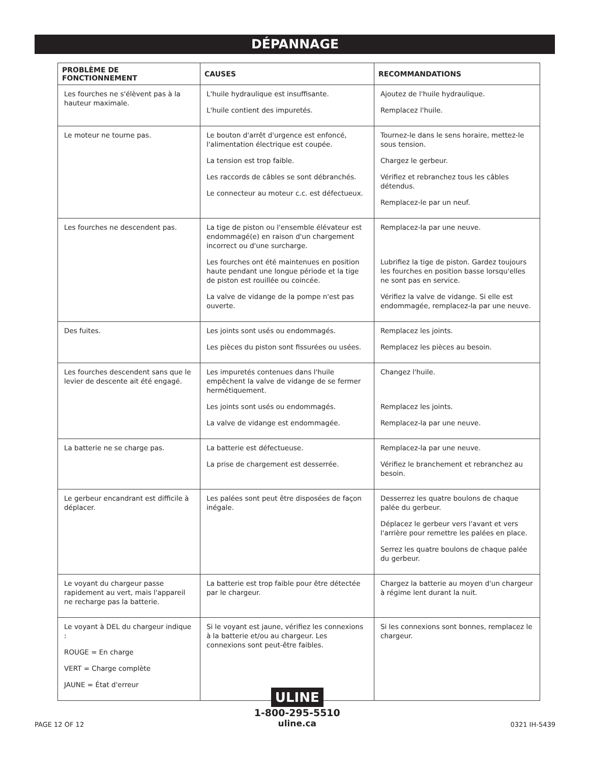DÉPANNAGE
| PROBLÈME DE FONCTIONNEMENT | CAUSES | RECOMMANDATIONS |
| --- | --- | --- |
| Les fourches ne s'élèvent pas à la hauteur maximale. | L'huile hydraulique est insuffisante. L'huile contient des impuretés. | Ajoutez de l'huile hydraulique. Remplacez l'huile. |
| Le moteur ne tourne pas. | Le bouton d'arrêt d'urgence est enfoncé, l'alimentation électrique est coupée. La tension est trop faible. Les raccords de câbles se sont débranchés. Le connecteur au moteur c.c. est défectueux. | Tournez-le dans le sens horaire, mettez-le sous tension. Chargez le gerbeur. Vérifiez et rebranchez tous les câbles détendus. Remplacez-le par un neuf. |
| Les fourches ne descendent pas. | La tige de piston ou l'ensemble élévateur est endommagé(e) en raison d'un chargement incorrect ou d'une surcharge. Les fourches ont été maintenues en position haute pendant une longue période et la tige de piston est rouillée ou coincée. La valve de vidange de la pompe n'est pas ouverte. | Remplacez-la par une neuve. Lubrifiez la tige de piston. Gardez toujours les fourches en position basse lorsqu'elles ne sont pas en service. Vérifiez la valve de vidange. Si elle est endommagée, remplacez-la par une neuve. |
| Des fuites. | Les joints sont usés ou endommagés. Les pièces du piston sont fissurées ou usées. | Remplacez les joints. Remplacez les pièces au besoin. |
| Les fourches descendent sans que le levier de descente ait été engagé. | Les impuretés contenues dans l'huile empêchent la valve de vidange de se fermer hermétiquement. Les joints sont usés ou endommagés. La valve de vidange est endommagée. | Changez l'huile. Remplacez les joints. Remplacez-la par une neuve. |
| La batterie ne se charge pas. | La batterie est défectueuse. La prise de chargement est desserrée. | Remplacez-la par une neuve. Vérifiez le branchement et rebranchez au besoin. |
| Le gerbeur encandrant est difficile à déplacer. | Les palées sont peut être disposées de façon inégale. | Desserrez les quatre boulons de chaque palée du gerbeur. Déplacez le gerbeur vers l'avant et vers l'arrière pour remettre les palées en place. Serrez les quatre boulons de chaque palée du gerbeur. |
| Le voyant du chargeur passe rapidement au vert, mais l'appareil ne recharge pas la batterie. | La batterie est trop faible pour être détectée par le chargeur. | Chargez la batterie au moyen d'un chargeur à régime lent durant la nuit. |
| Le voyant à DEL du chargeur indique : ROUGE = En charge VERT = Charge complète JAUNE = État d'erreur | Si le voyant est jaune, vérifiez les connexions à la batterie et/ou au chargeur. Les connexions sont peut-être faibles. | Si les connexions sont bonnes, remplacez le chargeur. |
PAGE 12 OF 12
ULINE
1-800-295-5510
uline.ca
0321 IH-5439